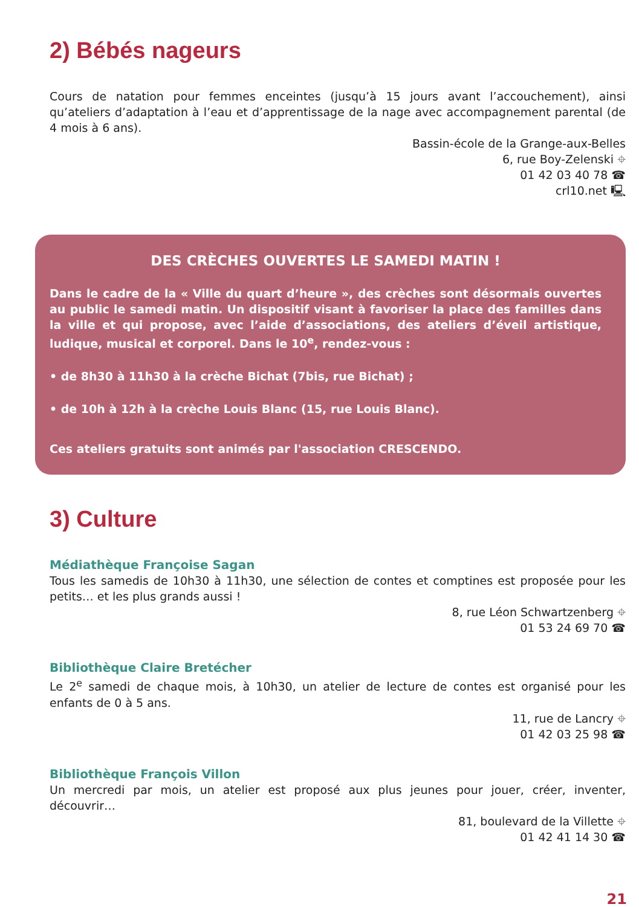2) Bébés nageurs
Cours de natation pour femmes enceintes (jusqu’à 15 jours avant l’accouchement), ainsi qu’ateliers d’adaptation à l’eau et d’apprentissage de la nage avec accompagnement parental (de 4 mois à 6 ans).
Bassin-école de la Grange-aux-Belles
6, rue Boy-Zelenski ⌖
01 42 03 40 78 ☎
crl10.net 🖳
DES CRÈCHES OUVERTES LE SAMEDI MATIN !
Dans le cadre de la « Ville du quart d’heure », des crèches sont désormais ouvertes au public le samedi matin. Un dispositif visant à favoriser la place des familles dans la ville et qui propose, avec l’aide d’associations, des ateliers d’éveil artistique, ludique, musical et corporel. Dans le 10<sup>e</sup>, rendez-vous :
• de 8h30 à 11h30 à la crèche Bichat (7bis, rue Bichat) ;
• de 10h à 12h à la crèche Louis Blanc (15, rue Louis Blanc).
Ces ateliers gratuits sont animés par l'association CRESCENDO.
3) Culture
Médiathèque Françoise Sagan
Tous les samedis de 10h30 à 11h30, une sélection de contes et comptines est proposée pour les petits… et les plus grands aussi !
8, rue Léon Schwartzenberg ⌖
01 53 24 69 70 ☎
Bibliothèque Claire Bretécher
Le 2<sup>e</sup> samedi de chaque mois, à 10h30, un atelier de lecture de contes est organisé pour les enfants de 0 à 5 ans.
11, rue de Lancry ⌖
01 42 03 25 98 ☎
Bibliothèque François Villon
Un mercredi par mois, un atelier est proposé aux plus jeunes pour jouer, créer, inventer, découvrir…
81, boulevard de la Villette ⌖
01 42 41 14 30 ☎
21